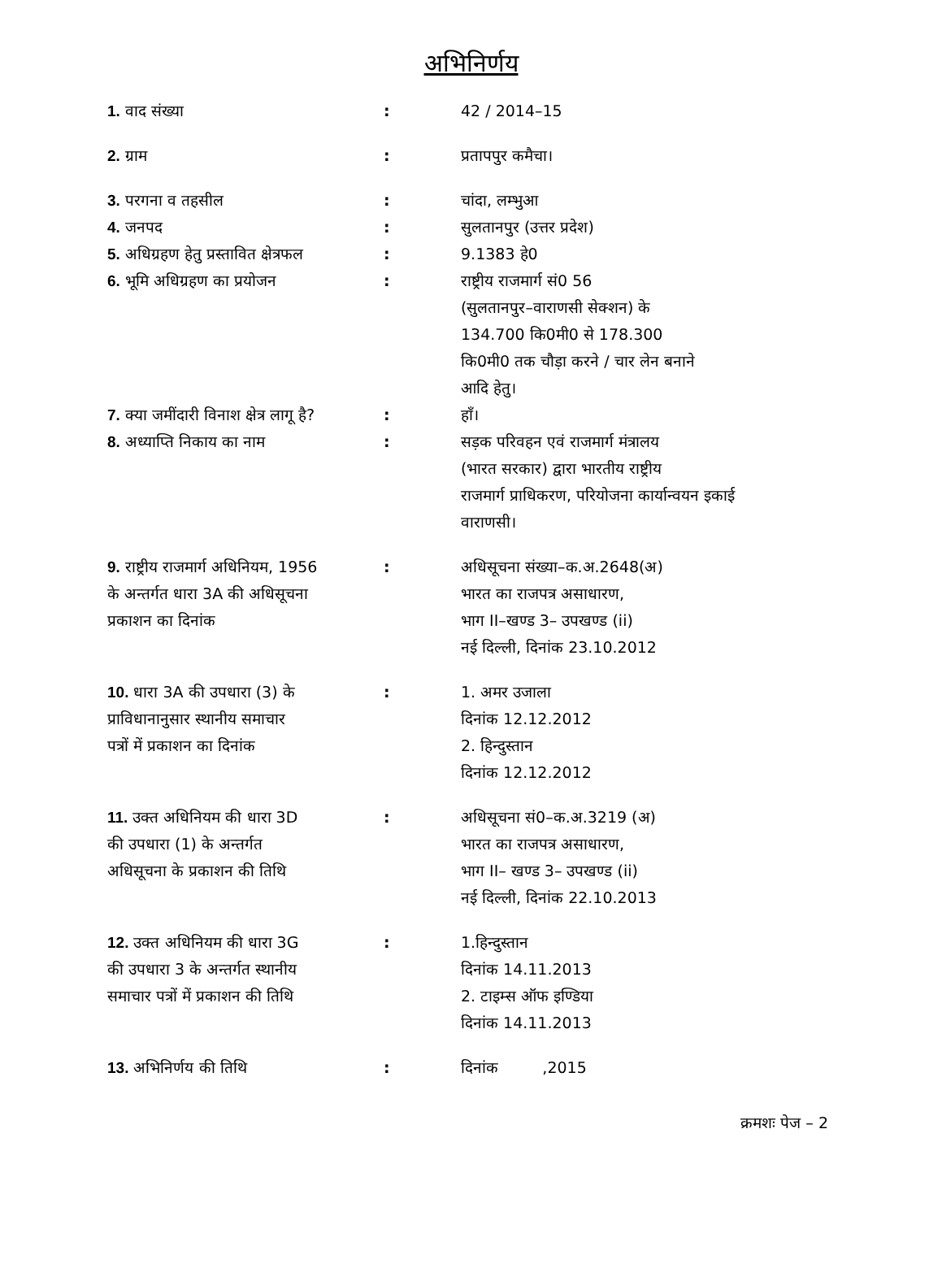अभिनिर्णय
| 1. वाद संख्या | : | 42 / 2014–15 |
| 2. ग्राम | : | प्रतापपुर कमैचा। |
| 3. परगना व तहसील | : | चांदा, लम्भुआ |
| 4. जनपद | : | सुलतानपुर (उत्तर प्रदेश) |
| 5. अधिग्रहण हेतु प्रस्तावित क्षेत्रफल | : | 9.1383 हे0 |
| 6. भूमि अधिग्रहण का प्रयोजन | : | राष्ट्रीय राजमार्ग सं0 56 (सुलतानपुर–वाराणसी सेक्शन) के 134.700 कि0मी0 से 178.300 कि0मी0 तक चौड़ा करने / चार लेन बनाने आदि हेतु। |
| 7. क्या जमींदारी विनाश क्षेत्र लागू है? | : | हाँ। |
| 8. अध्याप्ति निकाय का नाम | : | सड़क परिवहन एवं राजमार्ग मंत्रालय (भारत सरकार) द्वारा भारतीय राष्ट्रीय राजमार्ग प्राधिकरण, परियोजना कार्यान्वयन इकाई वाराणसी। |
| 9. राष्ट्रीय राजमार्ग अधिनियम, 1956 के अन्तर्गत धारा 3A की अधिसूचना प्रकाशन का दिनांक | : | अधिसूचना संख्या–क.अ.2648(अ) भारत का राजपत्र असाधारण, भाग II–खण्ड 3– उपखण्ड (ii) नई दिल्ली, दिनांक 23.10.2012 |
| 10. धारा 3A की उपधारा (3) के प्राविधानानुसार स्थानीय समाचार पत्रों में प्रकाशन का दिनांक | : | 1. अमर उजाला दिनांक 12.12.2012 2. हिन्दुस्तान दिनांक 12.12.2012 |
| 11. उक्त अधिनियम की धारा 3D की उपधारा (1) के अन्तर्गत अधिसूचना के प्रकाशन की तिथि | : | अधिसूचना सं0–क.अ.3219 (अ) भारत का राजपत्र असाधारण, भाग II– खण्ड 3– उपखण्ड (ii) नई दिल्ली, दिनांक 22.10.2013 |
| 12. उक्त अधिनियम की धारा 3G की उपधारा 3 के अन्तर्गत स्थानीय समाचार पत्रों में प्रकाशन की तिथि | : | 1.हिन्दुस्तान दिनांक 14.11.2013 2. टाइम्स ऑफ इण्डिया दिनांक 14.11.2013 |
| 13. अभिनिर्णय की तिथि | : | दिनांक ,2015 |
क्रमशः पेज – 2